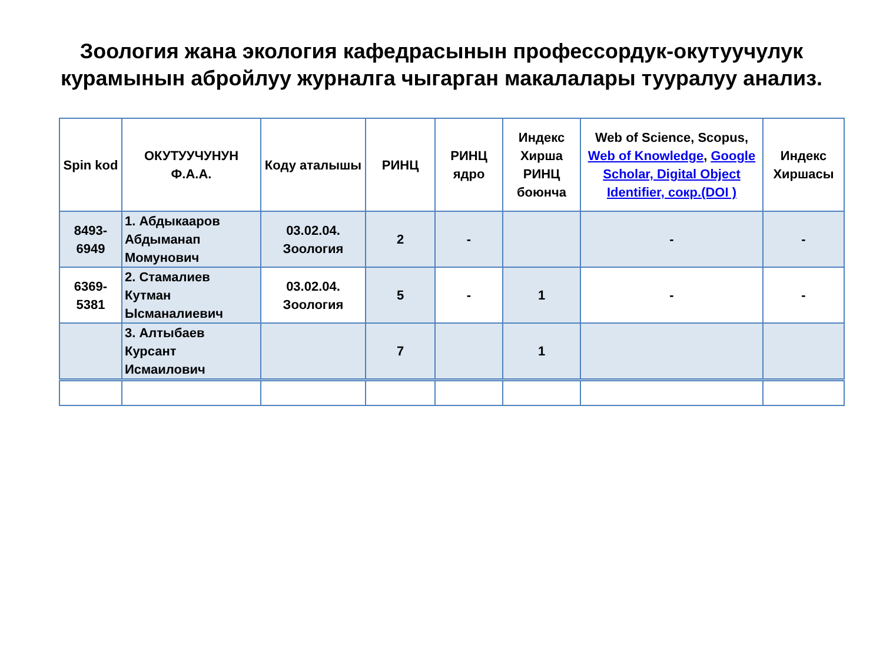Зоология жана экология кафедрасынын профессордук-окутуучулук
курамынын абройлуу журналга чыгарган макалалары тууралуу анализ.
| Spin kod | ОКУТУУЧУНУН Ф.А.А. | Коду аталышы | РИНЦ | РИНЦ ядро | Индекс Хирша РИНЦ боюнча | Web of Science, Scopus, Web of Knowledge , Google Scholar, Digital Object Identifier, сокр.(DOI ) | Индекс Хиршасы |
| --- | --- | --- | --- | --- | --- | --- | --- |
| 8493-6949 | 1. Абдыкааров Абдыманап Момунович | 03.02.04. Зоология | 2 | - | | - | - |
| 6369-5381 | 2. Стамалиев Кутман Ысманалиевич | 03.02.04. Зоология | 5 | - | 1 | - | - |
| | 3. Алтыбаев Курсант Исмаилович | | 7 | | 1 | | |